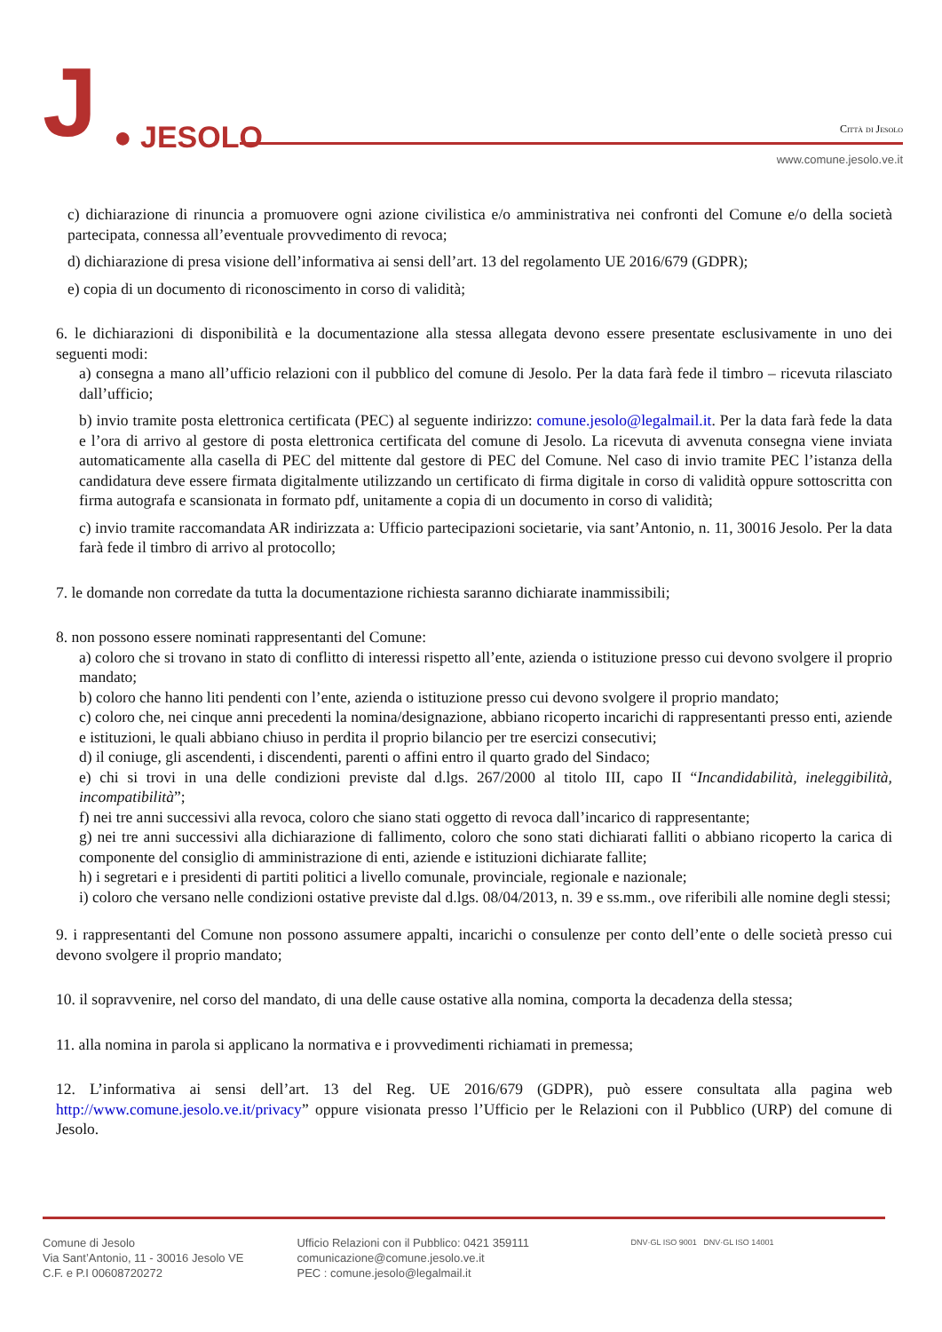J ● JESOLO
Città di Jesolo
www.comune.jesolo.ve.it
c) dichiarazione di rinuncia a promuovere ogni azione civilistica e/o amministrativa nei confronti del Comune e/o della società partecipata, connessa all’eventuale provvedimento di revoca;
d) dichiarazione di presa visione dell’informativa ai sensi dell’art. 13 del regolamento UE 2016/679 (GDPR);
e) copia di un documento di riconoscimento in corso di validità;
6. le dichiarazioni di disponibilità e la documentazione alla stessa allegata devono essere presentate esclusivamente in uno dei seguenti modi:
a) consegna a mano all’ufficio relazioni con il pubblico del comune di Jesolo. Per la data farà fede il timbro – ricevuta rilasciato dall’ufficio;
b) invio tramite posta elettronica certificata (PEC) al seguente indirizzo: comune.jesolo@legalmail.it. Per la data farà fede la data e l’ora di arrivo al gestore di posta elettronica certificata del comune di Jesolo. La ricevuta di avvenuta consegna viene inviata automaticamente alla casella di PEC del mittente dal gestore di PEC del Comune. Nel caso di invio tramite PEC l’istanza della candidatura deve essere firmata digitalmente utilizzando un certificato di firma digitale in corso di validità oppure sottoscritta con firma autografa e scansionata in formato pdf, unitamente a copia di un documento in corso di validità;
c) invio tramite raccomandata AR indirizzata a: Ufficio partecipazioni societarie, via sant’Antonio, n. 11, 30016 Jesolo. Per la data farà fede il timbro di arrivo al protocollo;
7. le domande non corredate da tutta la documentazione richiesta saranno dichiarate inammissibili;
8. non possono essere nominati rappresentanti del Comune:
a) coloro che si trovano in stato di conflitto di interessi rispetto all’ente, azienda o istituzione presso cui devono svolgere il proprio mandato;
b) coloro che hanno liti pendenti con l’ente, azienda o istituzione presso cui devono svolgere il proprio mandato;
c) coloro che, nei cinque anni precedenti la nomina/designazione, abbiano ricoperto incarichi di rappresentanti presso enti, aziende e istituzioni, le quali abbiano chiuso in perdita il proprio bilancio per tre esercizi consecutivi;
d) il coniuge, gli ascendenti, i discendenti, parenti o affini entro il quarto grado del Sindaco;
e) chi si trovi in una delle condizioni previste dal d.lgs. 267/2000 al titolo III, capo II “Incandidabilità, ineleggibilità, incompatibilità”;
f) nei tre anni successivi alla revoca, coloro che siano stati oggetto di revoca dall’incarico di rappresentante;
g) nei tre anni successivi alla dichiarazione di fallimento, coloro che sono stati dichiarati falliti o abbiano ricoperto la carica di componente del consiglio di amministrazione di enti, aziende e istituzioni dichiarate fallite;
h) i segretari e i presidenti di partiti politici a livello comunale, provinciale, regionale e nazionale;
i) coloro che versano nelle condizioni ostative previste dal d.lgs. 08/04/2013, n. 39 e ss.mm., ove riferibili alle nomine degli stessi;
9. i rappresentanti del Comune non possono assumere appalti, incarichi o consulenze per conto dell’ente o delle società presso cui devono svolgere il proprio mandato;
10. il sopravvenire, nel corso del mandato, di una delle cause ostative alla nomina, comporta la decadenza della stessa;
11. alla nomina in parola si applicano la normativa e i provvedimenti richiamati in premessa;
12. L’informativa ai sensi dell’art. 13 del Reg. UE 2016/679 (GDPR), può essere consultata alla pagina web http://www.comune.jesolo.ve.it/privacy” oppure visionata presso l’Ufficio per le Relazioni con il Pubblico (URP) del comune di Jesolo.
Comune di Jesolo
Via Sant’Antonio, 11 - 30016 Jesolo VE
C.F. e P.I 00608720272
Ufficio Relazioni con il Pubblico: 0421 359111
comunicazione@comune.jesolo.ve.it
PEC : comune.jesolo@legalmail.it
DNV·GL ISO 9001 DNV·GL ISO 14001